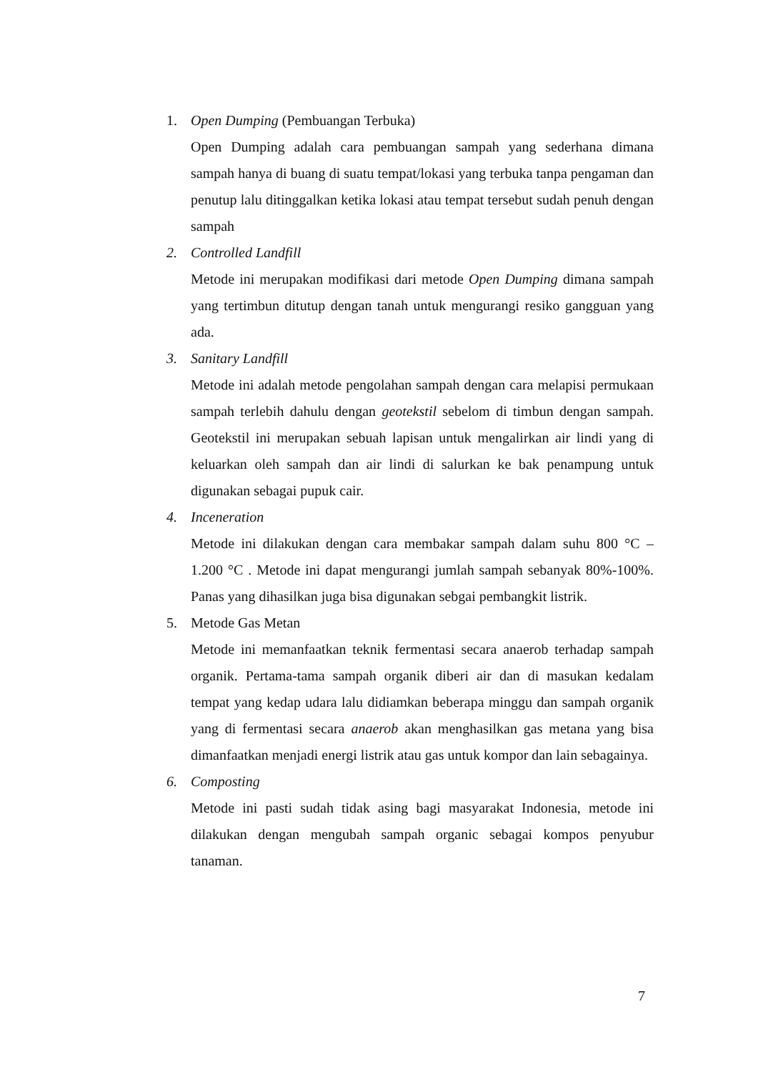1. Open Dumping (Pembuangan Terbuka)
Open Dumping adalah cara pembuangan sampah yang sederhana dimana sampah hanya di buang di suatu tempat/lokasi yang terbuka tanpa pengaman dan penutup lalu ditinggalkan ketika lokasi atau tempat tersebut sudah penuh dengan sampah
2. Controlled Landfill
Metode ini merupakan modifikasi dari metode Open Dumping dimana sampah yang tertimbun ditutup dengan tanah untuk mengurangi resiko gangguan yang ada.
3. Sanitary Landfill
Metode ini adalah metode pengolahan sampah dengan cara melapisi permukaan sampah terlebih dahulu dengan geotekstil sebelom di timbun dengan sampah. Geotekstil ini merupakan sebuah lapisan untuk mengalirkan air lindi yang di keluarkan oleh sampah dan air lindi di salurkan ke bak penampung untuk digunakan sebagai pupuk cair.
4. Inceneration
Metode ini dilakukan dengan cara membakar sampah dalam suhu 800 °C – 1.200 °C . Metode ini dapat mengurangi jumlah sampah sebanyak 80%-100%. Panas yang dihasilkan juga bisa digunakan sebgai pembangkit listrik.
5. Metode Gas Metan
Metode ini memanfaatkan teknik fermentasi secara anaerob terhadap sampah organik. Pertama-tama sampah organik diberi air dan di masukan kedalam tempat yang kedap udara lalu didiamkan beberapa minggu dan sampah organik yang di fermentasi secara anaerob akan menghasilkan gas metana yang bisa dimanfaatkan menjadi energi listrik atau gas untuk kompor dan lain sebagainya.
6. Composting
Metode ini pasti sudah tidak asing bagi masyarakat Indonesia, metode ini dilakukan dengan mengubah sampah organic sebagai kompos penyubur tanaman.
7